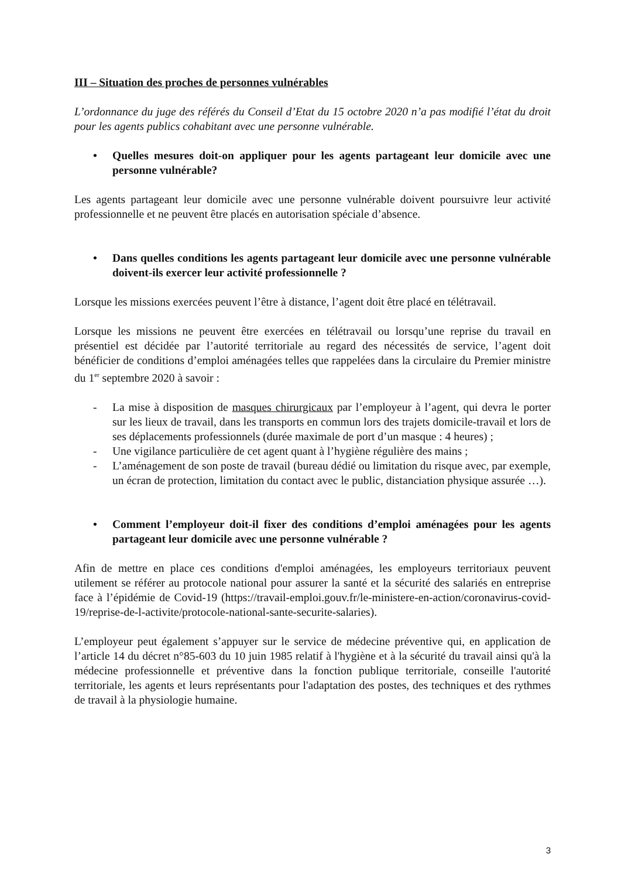III – Situation des proches de personnes vulnérables
L’ordonnance du juge des référés du Conseil d’Etat du 15 octobre 2020 n’a pas modifié l’état du droit pour les agents publics cohabitant avec une personne vulnérable.
• Quelles mesures doit-on appliquer pour les agents partageant leur domicile avec une personne vulnérable?
Les agents partageant leur domicile avec une personne vulnérable doivent poursuivre leur activité professionnelle et ne peuvent être placés en autorisation spéciale d’absence.
• Dans quelles conditions les agents partageant leur domicile avec une personne vulnérable doivent-ils exercer leur activité professionnelle ?
Lorsque les missions exercées peuvent l’être à distance, l’agent doit être placé en télétravail.
Lorsque les missions ne peuvent être exercées en télétravail ou lorsqu’une reprise du travail en présentiel est décidée par l’autorité territoriale au regard des nécessités de service, l’agent doit bénéficier de conditions d’emploi aménagées telles que rappelées dans la circulaire du Premier ministre du 1<sup>er</sup> septembre 2020 à savoir :
- La mise à disposition de masques chirurgicaux par l’employeur à l’agent, qui devra le porter sur les lieux de travail, dans les transports en commun lors des trajets domicile-travail et lors de ses déplacements professionnels (durée maximale de port d’un masque : 4 heures) ;
- Une vigilance particulière de cet agent quant à l’hygiène régulière des mains ;
- L’aménagement de son poste de travail (bureau dédié ou limitation du risque avec, par exemple, un écran de protection, limitation du contact avec le public, distanciation physique assurée …).
• Comment l’employeur doit-il fixer des conditions d’emploi aménagées pour les agents partageant leur domicile avec une personne vulnérable ?
Afin de mettre en place ces conditions d'emploi aménagées, les employeurs territoriaux peuvent utilement se référer au protocole national pour assurer la santé et la sécurité des salariés en entreprise face à l’épidémie de Covid-19 (https://travail-emploi.gouv.fr/le-ministere-en-action/coronavirus-covid-19/reprise-de-l-activite/protocole-national-sante-securite-salaries).
L’employeur peut également s’appuyer sur le service de médecine préventive qui, en application de l’article 14 du décret n°85-603 du 10 juin 1985 relatif à l'hygiène et à la sécurité du travail ainsi qu'à la médecine professionnelle et préventive dans la fonction publique territoriale, conseille l'autorité territoriale, les agents et leurs représentants pour l'adaptation des postes, des techniques et des rythmes de travail à la physiologie humaine.
3